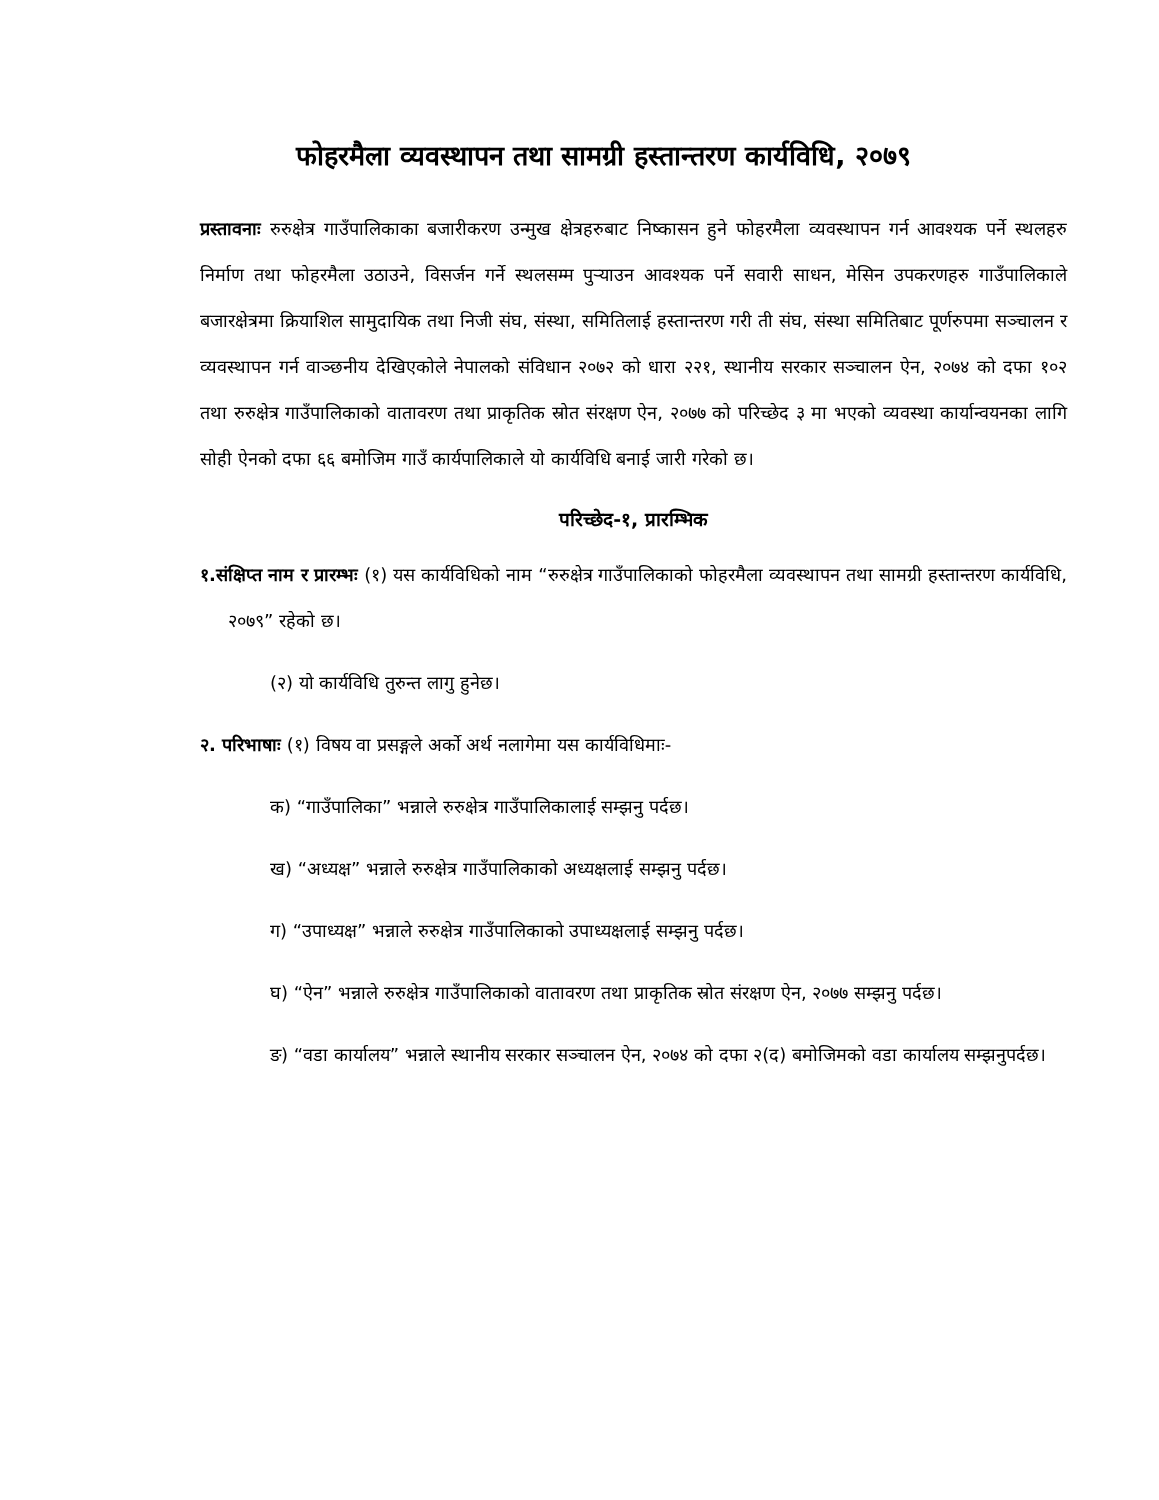फोहरमैला व्यवस्थापन तथा सामग्री हस्तान्तरण कार्यविधि, २०७९
प्रस्तावनाः रुरुक्षेत्र गाउँपालिकाका बजारीकरण उन्मुख क्षेत्रहरुबाट निष्कासन हुने फोहरमैला व्यवस्थापन गर्न आवश्यक पर्ने स्थलहरु निर्माण तथा फोहरमैला उठाउने, विसर्जन गर्ने स्थलसम्म पुऱ्याउन आवश्यक पर्ने सवारी साधन, मेसिन उपकरणहरु गाउँपालिकाले बजारक्षेत्रमा क्रियाशिल सामुदायिक तथा निजी संघ, संस्था, समितिलाई हस्तान्तरण गरी ती संघ, संस्था समितिबाट पूर्णरुपमा सञ्चालन र व्यवस्थापन गर्न वाञ्छनीय देखिएकोले नेपालको संविधान २०७२ को धारा २२१, स्थानीय सरकार सञ्चालन ऐन, २०७४ को दफा १०२ तथा रुरुक्षेत्र गाउँपालिकाको वातावरण तथा प्राकृतिक स्रोत संरक्षण ऐन, २०७७ को परिच्छेद ३ मा भएको व्यवस्था कार्यान्वयनका लागि सोही ऐनको दफा ६६ बमोजिम गाउँ कार्यपालिकाले यो कार्यविधि बनाई जारी गरेको छ।
परिच्छेद-१, प्रारम्भिक
१.संक्षिप्त नाम र प्रारम्भः (१) यस कार्यविधिको नाम “रुरुक्षेत्र गाउँपालिकाको फोहरमैला व्यवस्थापन तथा सामग्री हस्तान्तरण कार्यविधि, २०७९” रहेको छ।
(२) यो कार्यविधि तुरुन्त लागु हुनेछ।
२. परिभाषाः (१) विषय वा प्रसङ्गले अर्को अर्थ नलागेमा यस कार्यविधिमाः-
क) “गाउँपालिका” भन्नाले रुरुक्षेत्र गाउँपालिकालाई सम्झनु पर्दछ।
ख) “अध्यक्ष” भन्नाले रुरुक्षेत्र गाउँपालिकाको अध्यक्षलाई सम्झनु पर्दछ।
ग) “उपाध्यक्ष” भन्नाले रुरुक्षेत्र गाउँपालिकाको उपाध्यक्षलाई सम्झनु पर्दछ।
घ) “ऐन” भन्नाले रुरुक्षेत्र गाउँपालिकाको वातावरण तथा प्राकृतिक स्रोत संरक्षण ऐन, २०७७ सम्झनु पर्दछ।
ङ) “वडा कार्यालय” भन्नाले स्थानीय सरकार सञ्चालन ऐन, २०७४ को दफा २(द) बमोजिमको वडा कार्यालय सम्झनुपर्दछ।